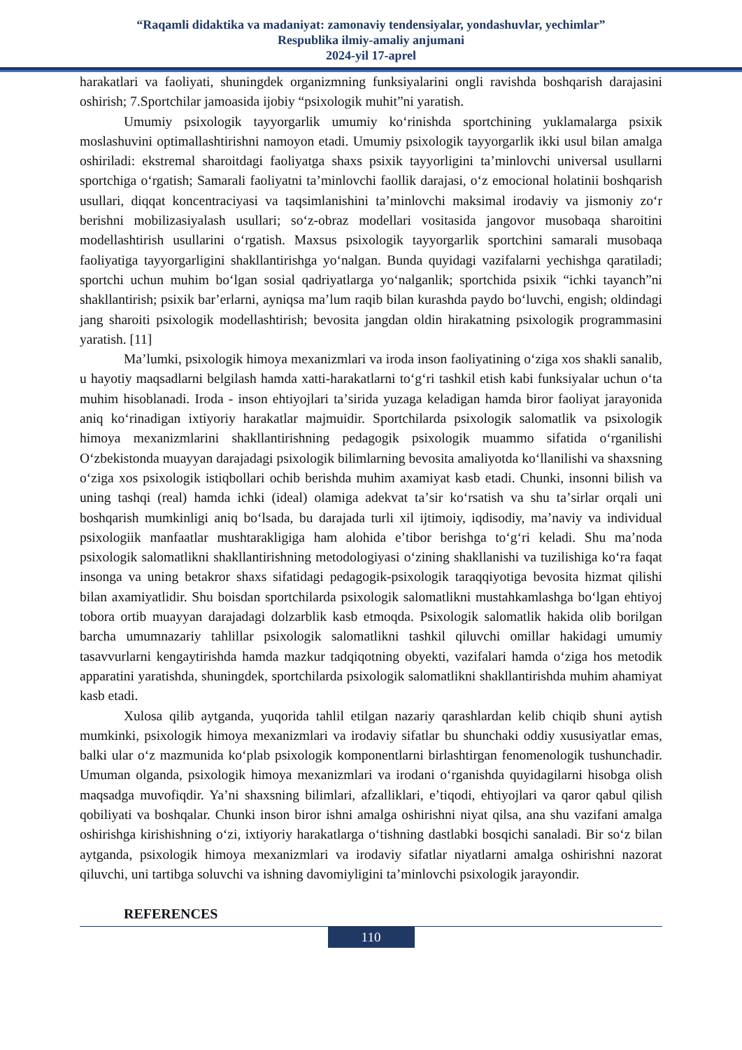“Raqamli didaktika va madaniyat: zamonaviy tendensiyalar, yondashuvlar, yechimlar”
Respublika ilmiy-amaliy anjumani
2024-yil 17-aprel
harakatlari va faoliyati, shuningdek organizmning funksiyalarini ongli ravishda boshqarish darajasini oshirish; 7.Sportchilar jamoasida ijobiy “psixologik muhit”ni yaratish.
Umumiy psixologik tayyorgarlik umumiy koʻrinishda sportchining yuklamalarga psixik moslashuvini optimallashtirishni namoyon etadi. Umumiy psixologik tayyorgarlik ikki usul bilan amalga oshiriladi: ekstremal sharoitdagi faoliyatga shaxs psixik tayyorligini taʼminlovchi universal usullarni sportchiga oʻrgatish; Samarali faoliyatni taʼminlovchi faollik darajasi, oʻz emocional holatinii boshqarish usullari, diqqat koncentraciyasi va taqsimlanishini taʼminlovchi maksimal irodaviy va jismoniy zoʻr berishni mobilizasiyalash usullari; soʻz-obraz modellari vositasida jangovor musobaqa sharoitini modellashtirish usullarini oʻrgatish. Maxsus psixologik tayyorgarlik sportchini samarali musobaqa faoliyatiga tayyorgarligini shakllantirishga yoʻnalgan. Bunda quyidagi vazifalarni yechishga qaratiladi; sportchi uchun muhim boʻlgan sosial qadriyatlarga yoʻnalganlik; sportchida psixik “ichki tayanch”ni shakllantirish; psixik barʼerlarni, ayniqsa maʼlum raqib bilan kurashda paydo boʻluvchi, engish; oldindagi jang sharoiti psixologik modellashtirish; bevosita jangdan oldin hirakatning psixologik programmasini yaratish. [11]
Maʼlumki, psixologik himoya mexanizmlari va iroda inson faoliyatining oʻziga xos shakli sanalib, u hayotiy maqsadlarni belgilash hamda xatti-harakatlarni toʻgʻri tashkil etish kabi funksiyalar uchun oʻta muhim hisoblanadi. Iroda - inson ehtiyojlari taʼsirida yuzaga keladigan hamda biror faoliyat jarayonida aniq koʻrinadigan ixtiyoriy harakatlar majmuidir. Sportchilarda psixologik salomatlik va psixologik himoya mexanizmlarini shakllantirishning pedagogik psixologik muammo sifatida oʻrganilishi Oʻzbekistonda muayyan darajadagi psixologik bilimlarning bevosita amaliyotda koʻllanilishi va shaxsning oʻziga xos psixologik istiqbollari ochib berishda muhim axamiyat kasb etadi. Chunki, insonni bilish va uning tashqi (real) hamda ichki (ideal) olamiga adekvat taʼsir koʻrsatish va shu taʼsirlar orqali uni boshqarish mumkinligi aniq boʻlsada, bu darajada turli xil ijtimoiy, iqdisodiy, maʼnaviy va individual psixologiik manfaatlar mushtarakligiga ham alohida eʼtibor berishga toʻgʻri keladi. Shu maʼnoda psixologik salomatlikni shakllantirishning metodologiyasi oʻzining shakllanishi va tuzilishiga koʻra faqat insonga va uning betakror shaxs sifatidagi pedagogik-psixologik taraqqiyotiga bevosita hizmat qilishi bilan axamiyatlidir. Shu boisdan sportchilarda psixologik salomatlikni mustahkamlashga boʻlgan ehtiyoj tobora ortib muayyan darajadagi dolzarblik kasb etmoqda. Psixologik salomatlik hakida olib borilgan barcha umumnazariy tahlillar psixologik salomatlikni tashkil qiluvchi omillar hakidagi umumiy tasavvurlarni kengaytirishda hamda mazkur tadqiqotning obyekti, vazifalari hamda oʻziga hos metodik apparatini yaratishda, shuningdek, sportchilarda psixologik salomatlikni shakllantirishda muhim ahamiyat kasb etadi.
Xulosa qilib aytganda, yuqorida tahlil etilgan nazariy qarashlardan kelib chiqib shuni aytish mumkinki, psixologik himoya mexanizmlari va irodaviy sifatlar bu shunchaki oddiy xususiyatlar emas, balki ular oʻz mazmunida koʻplab psixologik komponentlarni birlashtirgan fenomenologik tushunchadir. Umuman olganda, psixologik himoya mexanizmlari va irodani oʻrganishda quyidagilarni hisobga olish maqsadga muvofiqdir. Yaʼni shaxsning bilimlari, afzalliklari, eʼtiqodi, ehtiyojlari va qaror qabul qilish qobiliyati va boshqalar. Chunki inson biror ishni amalga oshirishni niyat qilsa, ana shu vazifani amalga oshirishga kirishishning oʻzi, ixtiyoriy harakatlarga oʻtishning dastlabki bosqichi sanaladi. Bir soʻz bilan aytganda, psixologik himoya mexanizmlari va irodaviy sifatlar niyatlarni amalga oshirishni nazorat qiluvchi, uni tartibga soluvchi va ishning davomiyligini taʼminlovchi psixologik jarayondir.
REFERENCES
110